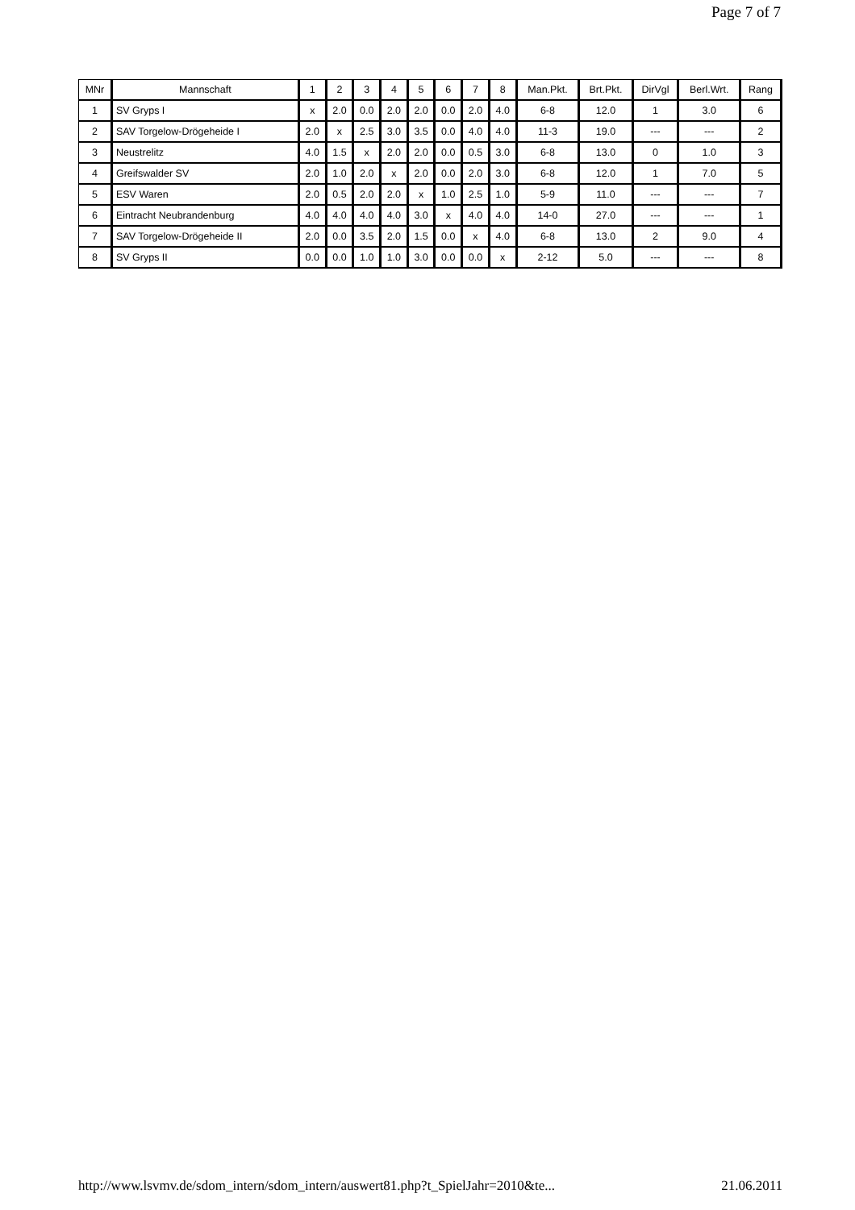Page 7 of 7
| MNr | Mannschaft | 1 | 2 | 3 | 4 | 5 | 6 | 7 | 8 | Man.Pkt. | Brt.Pkt. | DirVgl | Berl.Wrt. | Rang |
| --- | --- | --- | --- | --- | --- | --- | --- | --- | --- | --- | --- | --- | --- | --- |
| 1 | SV Gryps I | x | 2.0 | 0.0 | 2.0 | 2.0 | 0.0 | 2.0 | 4.0 | 6-8 | 12.0 | 1 | 3.0 | 6 |
| 2 | SAV Torgelow-Drögeheide I | 2.0 | x | 2.5 | 3.0 | 3.5 | 0.0 | 4.0 | 4.0 | 11-3 | 19.0 | --- | --- | 2 |
| 3 | Neustrelitz | 4.0 | 1.5 | x | 2.0 | 2.0 | 0.0 | 0.5 | 3.0 | 6-8 | 13.0 | 0 | 1.0 | 3 |
| 4 | Greifswalder SV | 2.0 | 1.0 | 2.0 | x | 2.0 | 0.0 | 2.0 | 3.0 | 6-8 | 12.0 | 1 | 7.0 | 5 |
| 5 | ESV Waren | 2.0 | 0.5 | 2.0 | 2.0 | x | 1.0 | 2.5 | 1.0 | 5-9 | 11.0 | --- | --- | 7 |
| 6 | Eintracht Neubrandenburg | 4.0 | 4.0 | 4.0 | 4.0 | 3.0 | x | 4.0 | 4.0 | 14-0 | 27.0 | --- | --- | 1 |
| 7 | SAV Torgelow-Drögeheide II | 2.0 | 0.0 | 3.5 | 2.0 | 1.5 | 0.0 | x | 4.0 | 6-8 | 13.0 | 2 | 9.0 | 4 |
| 8 | SV Gryps II | 0.0 | 0.0 | 1.0 | 1.0 | 3.0 | 0.0 | 0.0 | x | 2-12 | 5.0 | --- | --- | 8 |
http://www.lsvmv.de/sdom_intern/sdom_intern/auswert81.php?t_SpielJahr=2010&te... 21.06.2011